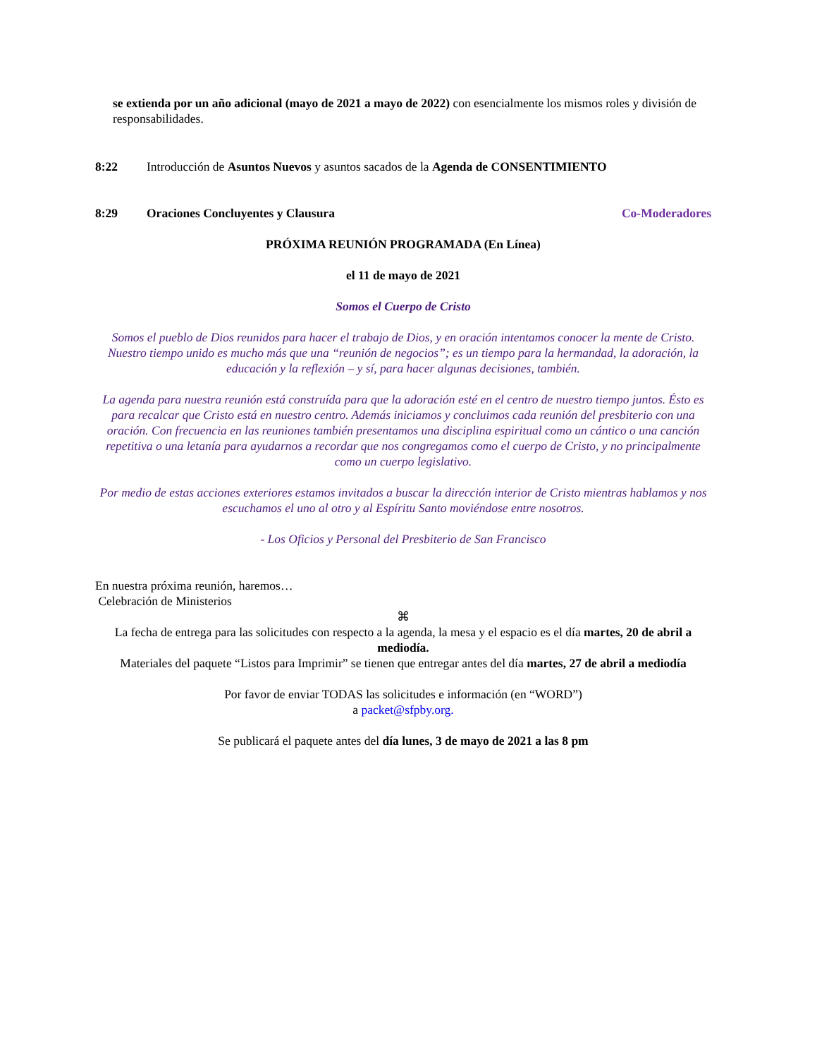se extienda por un año adicional (mayo de 2021 a mayo de 2022) con esencialmente los mismos roles y división de responsabilidades.
8:22 Introducción de Asuntos Nuevos y asuntos sacados de la Agenda de CONSENTIMIENTO
8:29 Oraciones Concluyentes y Clausura Co-Moderadores
PRÓXIMA REUNIÓN PROGRAMADA (En Línea)
el 11 de mayo de 2021
Somos el Cuerpo de Cristo
Somos el pueblo de Dios reunidos para hacer el trabajo de Dios, y en oración intentamos conocer la mente de Cristo. Nuestro tiempo unido es mucho más que una “reunión de negocios”; es un tiempo para la hermandad, la adoración, la educación y la reflexión – y sí, para hacer algunas decisiones, también.
La agenda para nuestra reunión está construída para que la adoración esté en el centro de nuestro tiempo juntos. Ésto es para recalcar que Cristo está en nuestro centro. Además iniciamos y concluimos cada reunión del presbiterio con una oración. Con frecuencia en las reuniones también presentamos una disciplina espiritual como un cántico o una canción repetitiva o una letanía para ayudarnos a recordar que nos congregamos como el cuerpo de Cristo, y no principalmente como un cuerpo legislativo.
Por medio de estas acciones exteriores estamos invitados a buscar la dirección interior de Cristo mientras hablamos y nos escuchamos el uno al otro y al Espíritu Santo moviéndose entre nosotros.
- Los Oficios y Personal del Presbiterio de San Francisco
En nuestra próxima reunión, haremos…
Celebración de Ministerios
⌘
La fecha de entrega para las solicitudes con respecto a la agenda, la mesa y el espacio es el día martes, 20 de abril a mediodía.
Materiales del paquete “Listos para Imprimir” se tienen que entregar antes del día martes, 27 de abril a mediodía
Por favor de enviar TODAS las solicitudes e información (en “WORD”)
a packet@sfpby.org.
Se publicará el paquete antes del día lunes, 3 de mayo de 2021 a las 8 pm